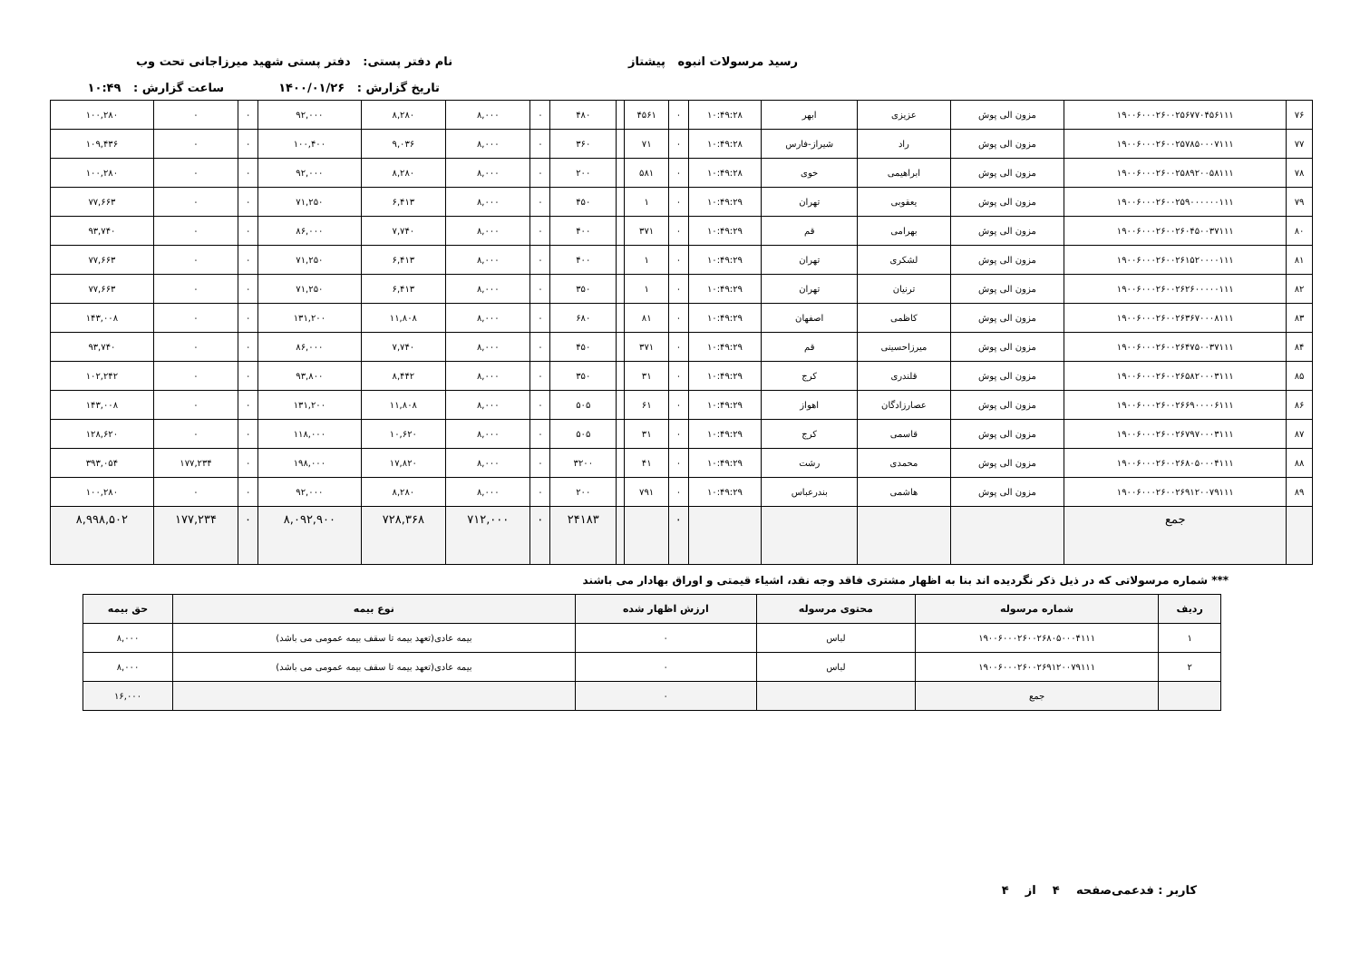رسید مرسولات انبوه پیشتاز نام دفتر پستی: دفتر پستی شهید میرزاجانی تحت وب
تاریخ گزارش : ۱۴۰۰/۰۱/۲۶ ساعت گزارش : ۱۰:۴۹
| ۷۶ | ۱۹۰۰۶۰۰۰۲۶۰۰۲۵۶۷۷۰۴۵۶۱۱۱ | مزون الی پوش | عزیزی | ابهر | ۱۰:۴۹:۲۸ | ۰ | ۴۵۶۱ | | ۴۸۰ | ۰ | ۸,۰۰۰ | ۸,۲۸۰ | ۹۲,۰۰۰ | ۰ | ۰ | ۱۰۰,۲۸۰ |
| ۷۷ | ۱۹۰۰۶۰۰۰۲۶۰۰۲۵۷۸۵۰۰۰۷۱۱۱ | مزون الی پوش | راد | شیراز-فارس | ۱۰:۴۹:۲۸ | ۰ | ۷۱ | | ۳۶۰ | ۰ | ۸,۰۰۰ | ۹,۰۳۶ | ۱۰۰,۴۰۰ | ۰ | ۰ | ۱۰۹,۴۳۶ |
| ۷۸ | ۱۹۰۰۶۰۰۰۲۶۰۰۲۵۸۹۲۰۰۵۸۱۱۱ | مزون الی پوش | ابراهیمی | خوی | ۱۰:۴۹:۲۸ | ۰ | ۵۸۱ | | ۲۰۰ | ۰ | ۸,۰۰۰ | ۸,۲۸۰ | ۹۲,۰۰۰ | ۰ | ۰ | ۱۰۰,۲۸۰ |
| ۷۹ | ۱۹۰۰۶۰۰۰۲۶۰۰۲۵۹۰۰۰۰۰۰۱۱۱ | مزون الی پوش | یعقوبی | تهران | ۱۰:۴۹:۲۹ | ۰ | ۱ | | ۴۵۰ | ۰ | ۸,۰۰۰ | ۶,۴۱۳ | ۷۱,۲۵۰ | ۰ | ۰ | ۷۷,۶۶۳ |
| ۸۰ | ۱۹۰۰۶۰۰۰۲۶۰۰۲۶۰۴۵۰۰۳۷۱۱۱ | مزون الی پوش | بهرامی | قم | ۱۰:۴۹:۲۹ | ۰ | ۳۷۱ | | ۴۰۰ | ۰ | ۸,۰۰۰ | ۷,۷۴۰ | ۸۶,۰۰۰ | ۰ | ۰ | ۹۳,۷۴۰ |
| ۸۱ | ۱۹۰۰۶۰۰۰۲۶۰۰۲۶۱۵۲۰۰۰۰۱۱۱ | مزون الی پوش | لشکری | تهران | ۱۰:۴۹:۲۹ | ۰ | ۱ | | ۴۰۰ | ۰ | ۸,۰۰۰ | ۶,۴۱۳ | ۷۱,۲۵۰ | ۰ | ۰ | ۷۷,۶۶۳ |
| ۸۲ | ۱۹۰۰۶۰۰۰۲۶۰۰۲۶۲۶۰۰۰۰۰۱۱۱ | مزون الی پوش | ترنیان | تهران | ۱۰:۴۹:۲۹ | ۰ | ۱ | | ۳۵۰ | ۰ | ۸,۰۰۰ | ۶,۴۱۳ | ۷۱,۲۵۰ | ۰ | ۰ | ۷۷,۶۶۳ |
| ۸۳ | ۱۹۰۰۶۰۰۰۲۶۰۰۲۶۳۶۷۰۰۰۸۱۱۱ | مزون الی پوش | کاظمی | اصفهان | ۱۰:۴۹:۲۹ | ۰ | ۸۱ | | ۶۸۰ | ۰ | ۸,۰۰۰ | ۱۱,۸۰۸ | ۱۳۱,۲۰۰ | ۰ | ۰ | ۱۴۳,۰۰۸ |
| ۸۴ | ۱۹۰۰۶۰۰۰۲۶۰۰۲۶۴۷۵۰۰۳۷۱۱۱ | مزون الی پوش | میرزاحسینی | قم | ۱۰:۴۹:۲۹ | ۰ | ۳۷۱ | | ۴۵۰ | ۰ | ۸,۰۰۰ | ۷,۷۴۰ | ۸۶,۰۰۰ | ۰ | ۰ | ۹۳,۷۴۰ |
| ۸۵ | ۱۹۰۰۶۰۰۰۲۶۰۰۲۶۵۸۲۰۰۰۳۱۱۱ | مزون الی پوش | قلندری | کرج | ۱۰:۴۹:۲۹ | ۰ | ۳۱ | | ۳۵۰ | ۰ | ۸,۰۰۰ | ۸,۴۴۲ | ۹۳,۸۰۰ | ۰ | ۰ | ۱۰۲,۲۴۲ |
| ۸۶ | ۱۹۰۰۶۰۰۰۲۶۰۰۲۶۶۹۰۰۰۰۶۱۱۱ | مزون الی پوش | عصارزادگان | اهواز | ۱۰:۴۹:۲۹ | ۰ | ۶۱ | | ۵۰۵ | ۰ | ۸,۰۰۰ | ۱۱,۸۰۸ | ۱۳۱,۲۰۰ | ۰ | ۰ | ۱۴۳,۰۰۸ |
| ۸۷ | ۱۹۰۰۶۰۰۰۲۶۰۰۲۶۷۹۷۰۰۰۳۱۱۱ | مزون الی پوش | قاسمی | کرج | ۱۰:۴۹:۲۹ | ۰ | ۳۱ | | ۵۰۵ | ۰ | ۸,۰۰۰ | ۱۰,۶۲۰ | ۱۱۸,۰۰۰ | ۰ | ۰ | ۱۲۸,۶۲۰ |
| ۸۸ | ۱۹۰۰۶۰۰۰۲۶۰۰۲۶۸۰۵۰۰۰۴۱۱۱ | مزون الی پوش | محمدی | رشت | ۱۰:۴۹:۲۹ | ۰ | ۴۱ | | ۳۲۰۰ | ۰ | ۸,۰۰۰ | ۱۷,۸۲۰ | ۱۹۸,۰۰۰ | ۰ | ۱۷۷,۲۳۴ | ۳۹۳,۰۵۴ |
| ۸۹ | ۱۹۰۰۶۰۰۰۲۶۰۰۲۶۹۱۲۰۰۷۹۱۱۱ | مزون الی پوش | هاشمی | بندرعباس | ۱۰:۴۹:۲۹ | ۰ | ۷۹۱ | | ۲۰۰ | ۰ | ۸,۰۰۰ | ۸,۲۸۰ | ۹۲,۰۰۰ | ۰ | ۰ | ۱۰۰,۲۸۰ |
| | جمع | | | | | ۰ | | | ۲۴۱۸۳ | ۰ | ۷۱۲,۰۰۰ | ۷۲۸,۳۶۸ | ۸,۰۹۲,۹۰۰ | ۰ | ۱۷۷,۲۳۴ | ۸,۹۹۸,۵۰۲ |
*** شماره مرسولاتی که در ذیل ذکر نگردیده اند بنا به اظهار مشتری فاقد وجه نقد، اشیاء قیمتی و اوراق بهادار می باشند
| ردیف | شماره مرسوله | محتوی مرسوله | ارزش اظهار شده | نوع بیمه | حق بیمه |
| --- | --- | --- | --- | --- | --- |
| ۱ | ۱۹۰۰۶۰۰۰۲۶۰۰۲۶۸۰۵۰۰۰۴۱۱۱ | لباس | ۰ | بیمه عادی(تعهد بیمه تا سقف بیمه عمومی می باشد) | ۸,۰۰۰ |
| ۲ | ۱۹۰۰۶۰۰۰۲۶۰۰۲۶۹۱۲۰۰۷۹۱۱۱ | لباس | ۰ | بیمه عادی(تعهد بیمه تا سقف بیمه عمومی می باشد) | ۸,۰۰۰ |
| | جمع | | ۰ | | ۱۶,۰۰۰ |
کاربر : فدعمی صفحه ۴ از ۴